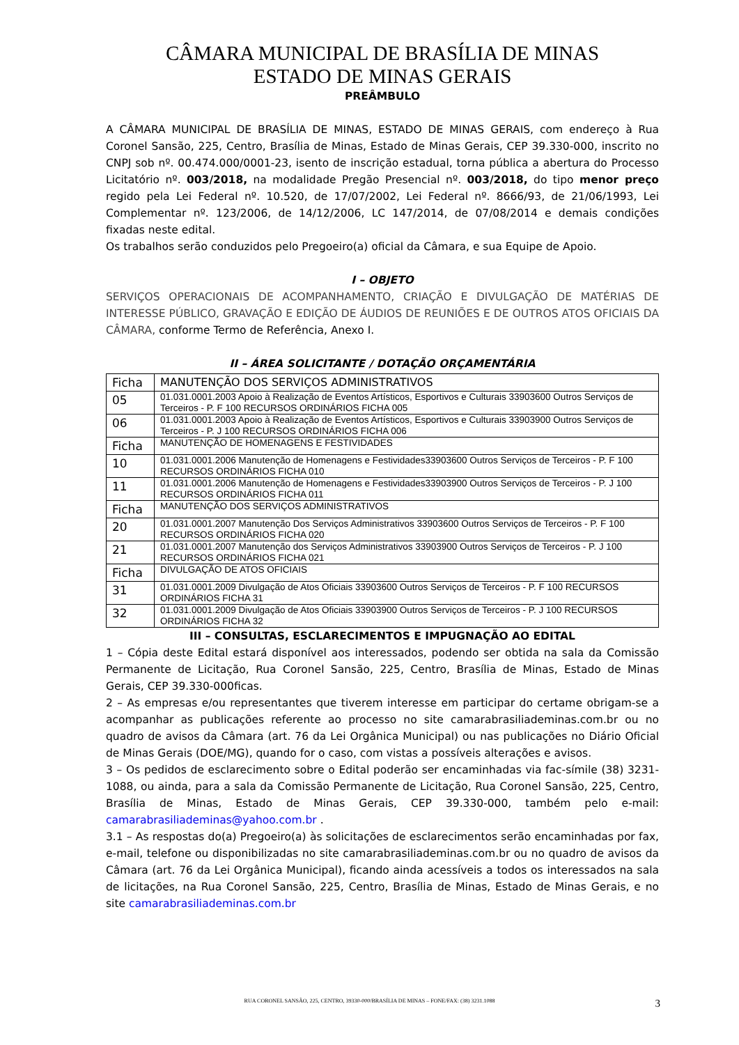CÂMARA MUNICIPAL DE BRASÍLIA DE MINAS
ESTADO DE MINAS GERAIS
PREÂMBULO
A CÂMARA MUNICIPAL DE BRASÍLIA DE MINAS, ESTADO DE MINAS GERAIS, com endereço à Rua Coronel Sansão, 225, Centro, Brasília de Minas, Estado de Minas Gerais, CEP 39.330-000, inscrito no CNPJ sob nº. 00.474.000/0001-23, isento de inscrição estadual, torna pública a abertura do Processo Licitatório nº. 003/2018, na modalidade Pregão Presencial nº. 003/2018, do tipo menor preço regido pela Lei Federal nº. 10.520, de 17/07/2002, Lei Federal nº. 8666/93, de 21/06/1993, Lei Complementar nº. 123/2006, de 14/12/2006, LC 147/2014, de 07/08/2014 e demais condições fixadas neste edital.
Os trabalhos serão conduzidos pelo Pregoeiro(a) oficial da Câmara, e sua Equipe de Apoio.
I – OBJETO
SERVIÇOS OPERACIONAIS DE ACOMPANHAMENTO, CRIAÇÃO E DIVULGAÇÃO DE MATÉRIAS DE INTERESSE PÚBLICO, GRAVAÇÃO E EDIÇÃO DE ÁUDIOS DE REUNIÕES E DE OUTROS ATOS OFICIAIS DA CÂMARA, conforme Termo de Referência, Anexo I.
II – ÁREA SOLICITANTE / DOTAÇÃO ORÇAMENTÁRIA
| Ficha | MANUTENÇÃO DOS SERVIÇOS ADMINISTRATIVOS |
| 05 | 01.031.0001.2003 Apoio à Realização de Eventos Artísticos, Esportivos e Culturais 33903600 Outros Serviços de Terceiros - P. F 100 RECURSOS ORDINÁRIOS FICHA 005 |
| 06 | 01.031.0001.2003 Apoio à Realização de Eventos Artísticos, Esportivos e Culturais 33903900 Outros Serviços de Terceiros - P. J 100 RECURSOS ORDINÁRIOS FICHA 006 |
| Ficha | MANUTENÇÃO DE HOMENAGENS E FESTIVIDADES |
| 10 | 01.031.0001.2006 Manutenção de Homenagens e Festividades33903600 Outros Serviços de Terceiros - P. F 100 RECURSOS ORDINÁRIOS FICHA 010 |
| 11 | 01.031.0001.2006 Manutenção de Homenagens e Festividades33903900 Outros Serviços de Terceiros - P. J 100 RECURSOS ORDINÁRIOS FICHA 011 |
| Ficha | MANUTENÇÃO DOS SERVIÇOS ADMINISTRATIVOS |
| 20 | 01.031.0001.2007 Manutenção Dos Serviços Administrativos 33903600 Outros Serviços de Terceiros - P. F 100 RECURSOS ORDINÁRIOS FICHA 020 |
| 21 | 01.031.0001.2007 Manutenção dos Serviços Administrativos 33903900 Outros Serviços de Terceiros - P. J 100 RECURSOS ORDINÁRIOS FICHA 021 |
| Ficha | DIVULGAÇÃO DE ATOS OFICIAIS |
| 31 | 01.031.0001.2009 Divulgação de Atos Oficiais 33903600 Outros Serviços de Terceiros - P. F 100 RECURSOS ORDINÁRIOS FICHA 31 |
| 32 | 01.031.0001.2009 Divulgação de Atos Oficiais 33903900 Outros Serviços de Terceiros - P. J 100 RECURSOS ORDINÁRIOS FICHA 32 |
III – CONSULTAS, ESCLARECIMENTOS E IMPUGNAÇÃO AO EDITAL
1 – Cópia deste Edital estará disponível aos interessados, podendo ser obtida na sala da Comissão Permanente de Licitação, Rua Coronel Sansão, 225, Centro, Brasília de Minas, Estado de Minas Gerais, CEP 39.330-000ficas.
2 – As empresas e/ou representantes que tiverem interesse em participar do certame obrigam-se a acompanhar as publicações referente ao processo no site camarabrasiliademinas.com.br ou no quadro de avisos da Câmara (art. 76 da Lei Orgânica Municipal) ou nas publicações no Diário Oficial de Minas Gerais (DOE/MG), quando for o caso, com vistas a possíveis alterações e avisos.
3 – Os pedidos de esclarecimento sobre o Edital poderão ser encaminhadas via fac-símile (38) 3231-1088, ou ainda, para a sala da Comissão Permanente de Licitação, Rua Coronel Sansão, 225, Centro, Brasília de Minas, Estado de Minas Gerais, CEP 39.330-000, também pelo e-mail: camarabrasiliademinas@yahoo.com.br .
3.1 – As respostas do(a) Pregoeiro(a) às solicitações de esclarecimentos serão encaminhadas por fax, e-mail, telefone ou disponibilizadas no site camarabrasiliademinas.com.br ou no quadro de avisos da Câmara (art. 76 da Lei Orgânica Municipal), ficando ainda acessíveis a todos os interessados na sala de licitações, na Rua Coronel Sansão, 225, Centro, Brasília de Minas, Estado de Minas Gerais, e no site camarabrasiliademinas.com.br
RUA CORONEL SANSÃO, 225, CENTRO, 39330-000/BRASÍLIA DE MINAS – FONE/FAX: (38) 3231.1088
3